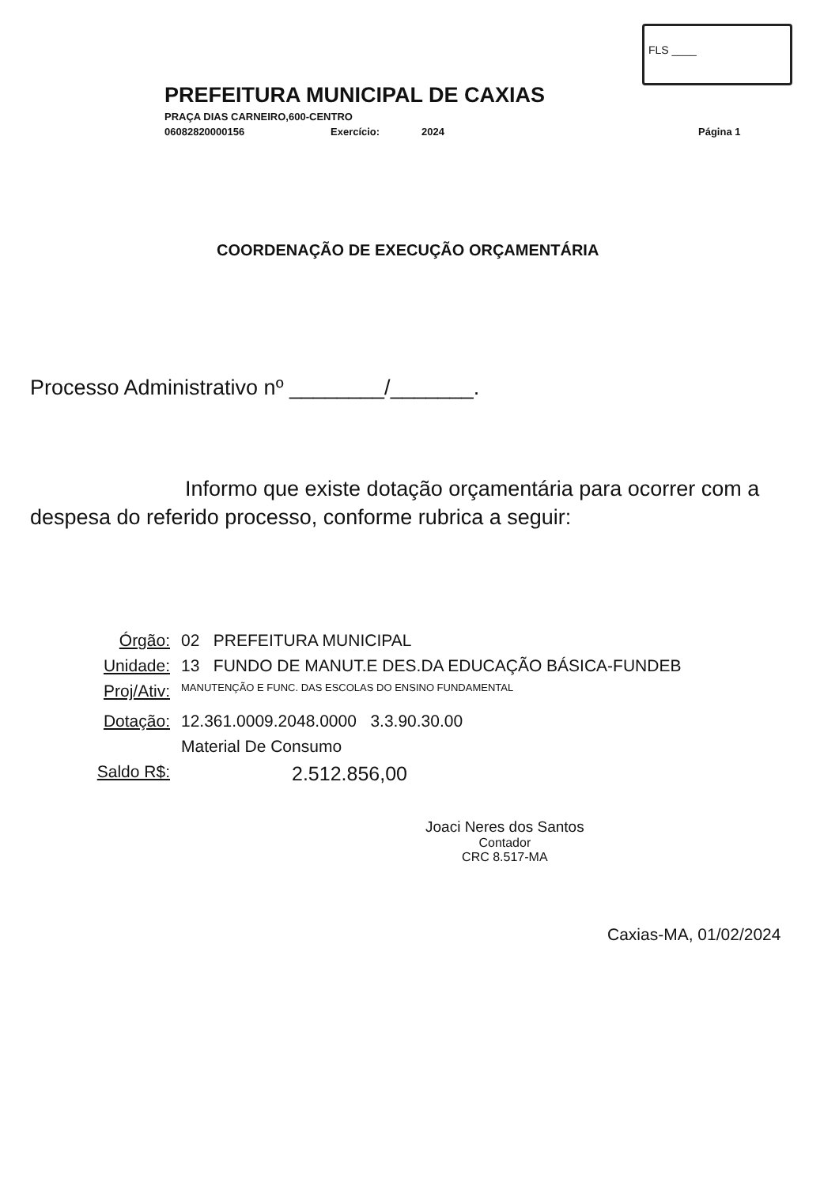FLS ____
PREFEITURA MUNICIPAL DE CAXIAS
PRAÇA DIAS CARNEIRO,600-CENTRO
06082820000156 Exercício: 2024 Página 1
COORDENAÇÃO DE EXECUÇÃO ORÇAMENTÁRIA
Processo Administrativo nº ________/_______.
Informo que existe dotação orçamentária para ocorrer com a despesa do referido processo, conforme rubrica a seguir:
Órgão: 02 PREFEITURA MUNICIPAL
Unidade: 13 FUNDO DE MANUT.E DES.DA EDUCAÇÃO BÁSICA-FUNDEB
Proj/Ativ: MANUTENÇÃO E FUNC. DAS ESCOLAS DO ENSINO FUNDAMENTAL
Dotação: 12.361.0009.2048.0000 3.3.90.30.00
Material De Consumo
Saldo R$: 2.512.856,00
Joaci Neres dos Santos
Contador
CRC 8.517-MA
Caxias-MA, 01/02/2024